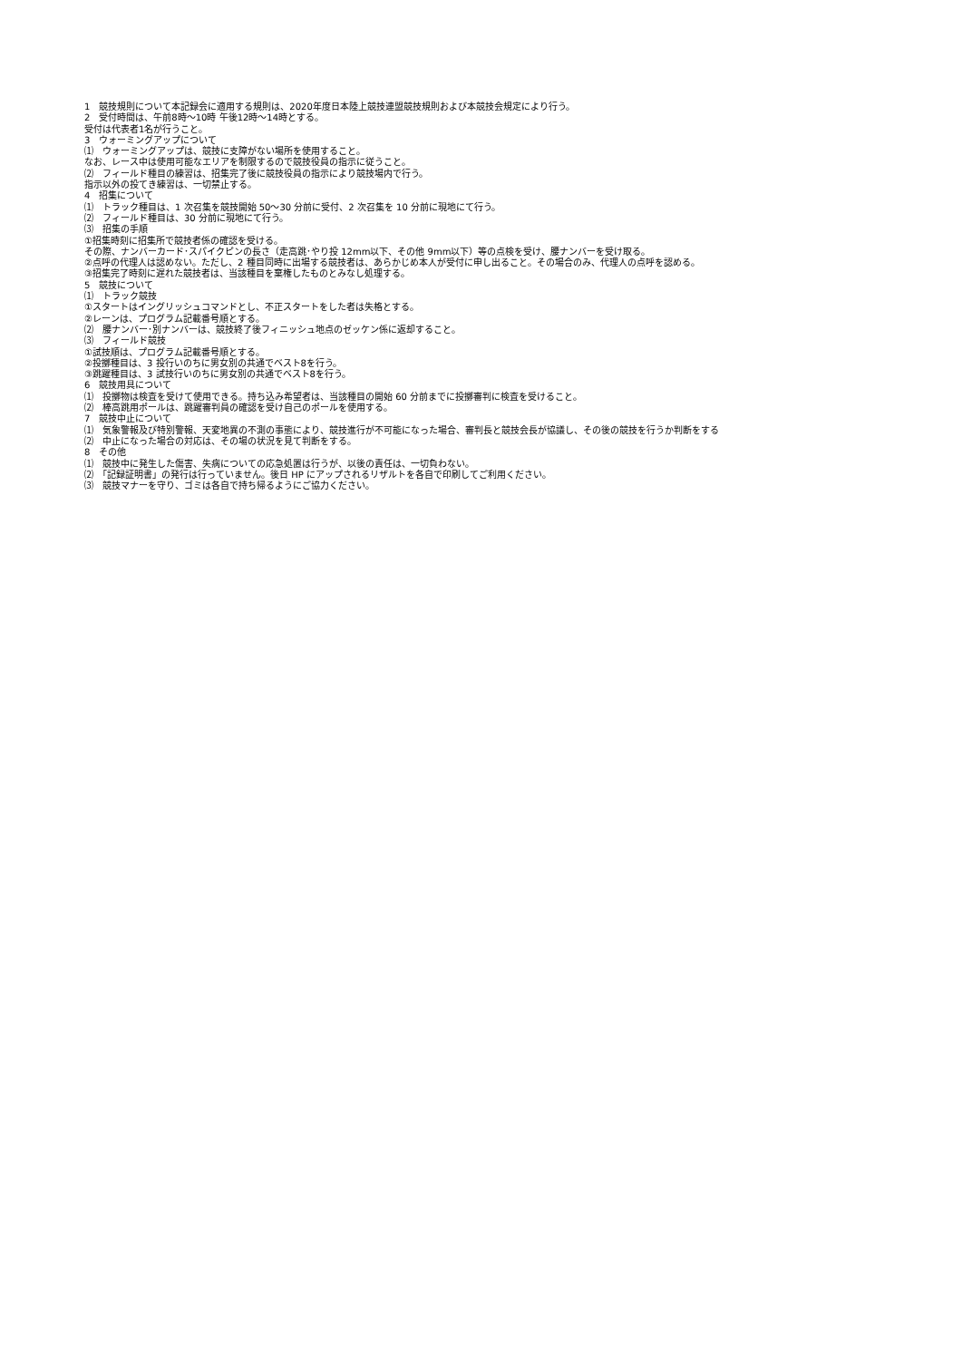1　競技規則について本記録会に適用する規則は、2020年度日本陸上競技連盟競技規則および本競技会規定により行う。
2　受付時間は、午前8時～10時 午後12時～14時とする。
受付は代表者1名が行うこと。
3　ウォーミングアップについて
⑴　ウォーミングアップは、競技に支障がない場所を使用すること。
なお、レース中は使用可能なエリアを制限するので競技役員の指示に従うこと。
⑵　フィールド種目の練習は、招集完了後に競技役員の指示により競技場内で行う。
指示以外の投てき練習は、一切禁止する。
4　招集について
⑴　トラック種目は、1 次召集を競技開始 50～30 分前に受付、2 次召集を 10 分前に現地にて行う。
⑵　フィールド種目は、30 分前に現地にて行う。
⑶　招集の手順
①招集時刻に招集所で競技者係の確認を受ける。
その際、ナンバーカード･スパイクピンの長さ（走高跳･やり投 12mm以下、その他 9mm以下）等の点検を受け、腰ナンバーを受け取る。
②点呼の代理人は認めない。ただし、2 種目同時に出場する競技者は、あらかじめ本人が受付に申し出ること。その場合のみ、代理人の点呼を認める。
③招集完了時刻に遅れた競技者は、当該種目を棄権したものとみなし処理する。
5　競技について
⑴　トラック競技
①スタートはイングリッシュコマンドとし、不正スタートをした者は失格とする。
②レーンは、プログラム記載番号順とする。
⑵　腰ナンバー･別ナンバーは、競技終了後フィニッシュ地点のゼッケン係に返却すること。
⑶　フィールド競技
①試技順は、プログラム記載番号順とする。
②投擲種目は、3 投行いのちに男女別の共通でベスト8を行う。
③跳躍種目は、3 試技行いのちに男女別の共通でベスト8を行う。
6　競技用具について
⑴　投擲物は検査を受けて使用できる。持ち込み希望者は、当該種目の開始 60 分前までに投擲審判に検査を受けること。
⑵　棒高跳用ポールは、跳躍審判員の確認を受け自己のポールを使用する。
7　競技中止について
⑴　気象警報及び特別警報、天変地異の不測の事態により、競技進行が不可能になった場合、審判長と競技会長が協議し、その後の競技を行うか判断をする
⑵　中止になった場合の対応は、その場の状況を見て判断をする。
8　その他
⑴　競技中に発生した傷害、失病についての応急処置は行うが、以後の責任は、一切負わない。
⑵　「記録証明書」の発行は行っていません。後日 HP にアップされるリザルトを各自で印刷してご利用ください。
⑶　競技マナーを守り、ゴミは各自で持ち帰るようにご協力ください。